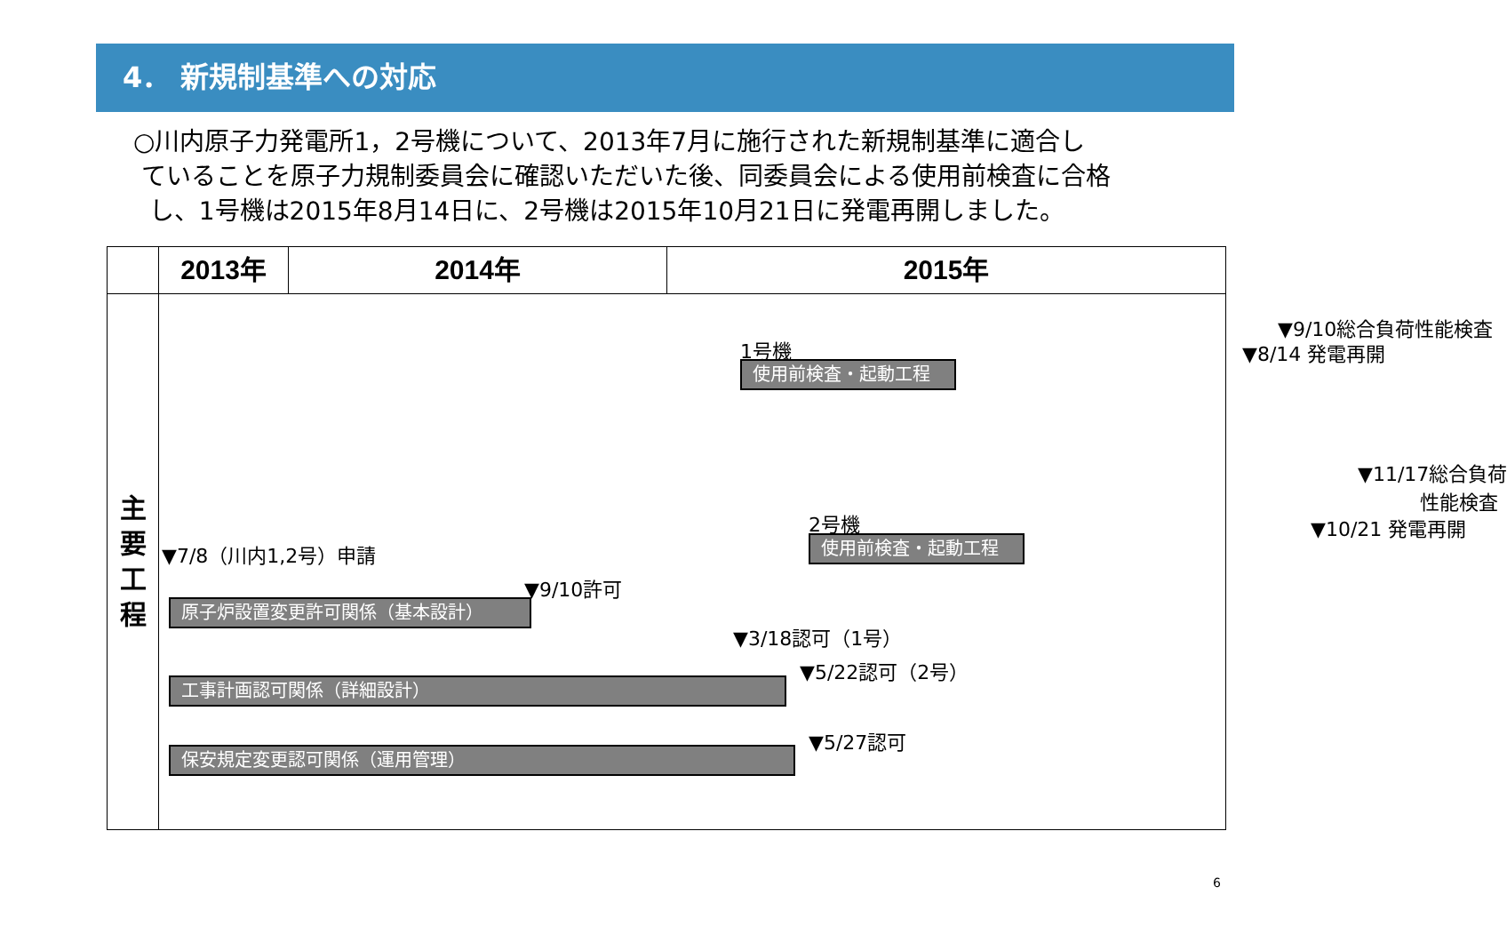4． 新規制基準への対応
○川内原子力発電所1，2号機について、2013年7月に施行された新規制基準に適合し
ていることを原子力規制委員会に確認いただいた後、同委員会による使用前検査に合格
し、1号機は2015年8月14日に、2号機は2015年10月21日に発電再開しました。
| | 2013年 | 2014年 | 2015年 |
| --- | --- | --- | --- |
| 主 要 工 程 | ▼7/8（川内1,2号）申請 ▼9/10許可 原子炉設置変更許可関係（基本設計） ▼9/10総合負荷性能検査 1号機 ▼8/14 発電再開 使用前検査・起動工程 ▼11/17総合負荷 性能検査 2号機 ▼10/21 発電再開 使用前検査・起動工程 ▼3/18認可（1号） ▼5/22認可（2号） 工事計画認可関係（詳細設計） ▼5/27認可 保安規定変更認可関係（運用管理） | | |
6